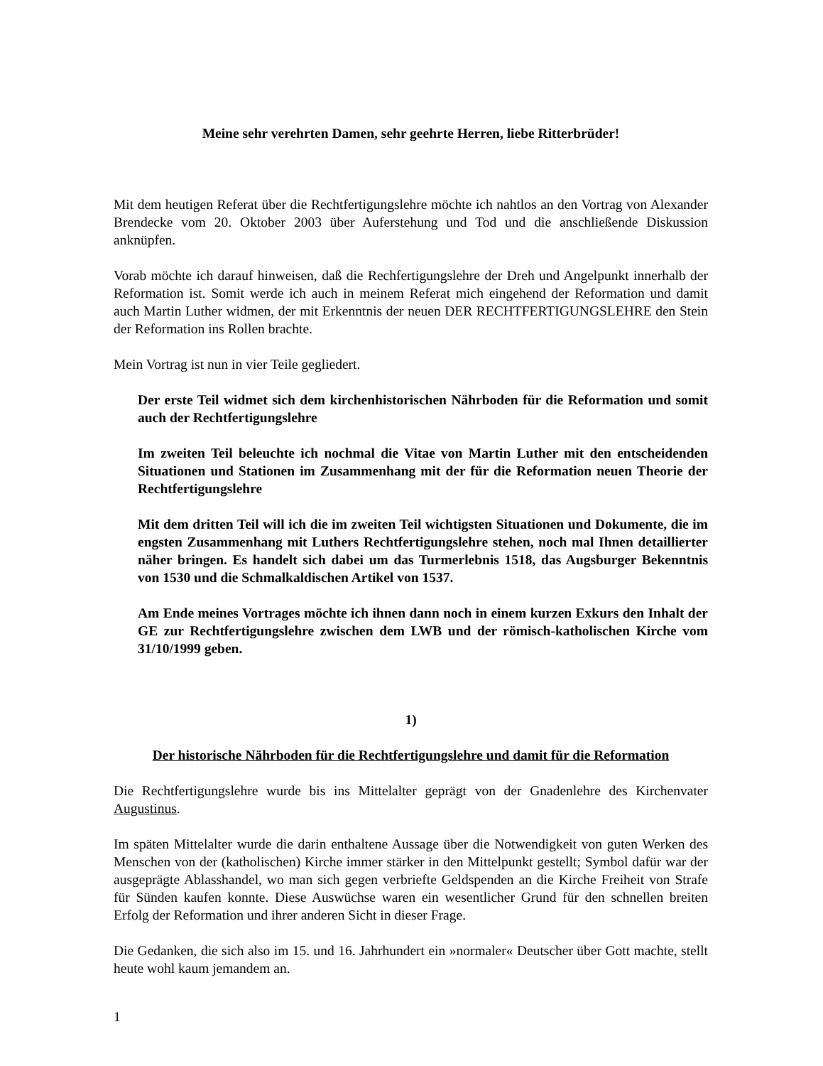Meine sehr verehrten Damen, sehr geehrte Herren, liebe Ritterbrüder!
Mit dem heutigen Referat über die Rechtfertigungslehre möchte ich nahtlos an den Vortrag von Alexander Brendecke vom 20. Oktober 2003 über Auferstehung und Tod und die anschließende Diskussion anknüpfen.
Vorab möchte ich darauf hinweisen, daß die Rechfertigungslehre der Dreh und Angelpunkt innerhalb der Reformation ist. Somit werde ich auch in meinem Referat mich eingehend der Reformation und damit auch Martin Luther widmen, der mit Erkenntnis der neuen DER RECHTFERTIGUNGSLEHRE den Stein der Reformation ins Rollen brachte.
Mein Vortrag ist nun in vier Teile gegliedert.
Der erste Teil widmet sich dem kirchenhistorischen Nährboden für die Reformation und somit auch der Rechtfertigungslehre
Im zweiten Teil beleuchte ich nochmal die Vitae von Martin Luther mit den entscheidenden Situationen und Stationen im Zusammenhang mit der für die Reformation neuen Theorie der Rechtfertigungslehre
Mit dem dritten Teil will ich die im zweiten Teil wichtigsten Situationen und Dokumente, die im engsten Zusammenhang mit Luthers Rechtfertigungslehre stehen, noch mal Ihnen detaillierter näher bringen. Es handelt sich dabei um das Turmerlebnis 1518, das Augsburger Bekenntnis von 1530 und die Schmalkaldischen Artikel von 1537.
Am Ende meines Vortrages möchte ich ihnen dann noch in einem kurzen Exkurs den Inhalt der GE zur Rechtfertigungslehre zwischen dem LWB und der römisch-katholischen Kirche vom 31/10/1999 geben.
1)
Der historische Nährboden für die Rechtfertigungslehre und damit für die Reformation
Die Rechtfertigungslehre wurde bis ins Mittelalter geprägt von der Gnadenlehre des Kirchenvater Augustinus.
Im späten Mittelalter wurde die darin enthaltene Aussage über die Notwendigkeit von guten Werken des Menschen von der (katholischen) Kirche immer stärker in den Mittelpunkt gestellt; Symbol dafür war der ausgeprägte Ablasshandel, wo man sich gegen verbriefte Geldspenden an die Kirche Freiheit von Strafe für Sünden kaufen konnte. Diese Auswüchse waren ein wesentlicher Grund für den schnellen breiten Erfolg der Reformation und ihrer anderen Sicht in dieser Frage.
Die Gedanken, die sich also im 15. und 16. Jahrhundert ein »normaler« Deutscher über Gott machte, stellt heute wohl kaum jemandem an.
1